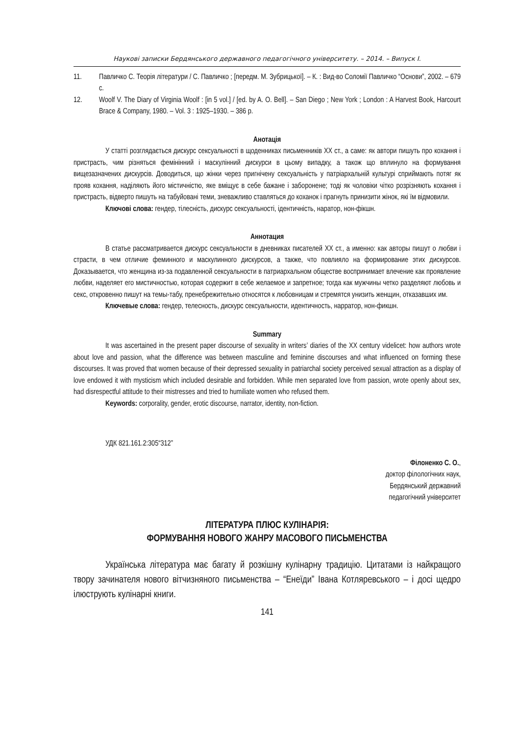Наукові записки Бердянського державного педагогічного університету. – 2014. – Випуск I.
11. Павличко С. Теорія літератури / С. Павличко ; [передм. М. Зубрицької]. – К. : Вид-во Соломії Павличко “Основи”, 2002. – 679 с.
12. Woolf V. The Diary of Virginia Woolf : [in 5 vol.] / [ed. by A. O. Bell]. – San Diego ; New York ; London : A Harvest Book, Harcourt Brace & Company, 1980. – Vol. 3 : 1925–1930. – 386 p.
Анотація
У статті розглядається дискурс сексуальності в щоденниках письменників ХХ ст., а саме: як автори пишуть про кохання і пристрасть, чим різняться фемінінний і маскулінний дискурси в цьому випадку, а також що вплинуло на формування вищезазначених дискурсів. Доводиться, що жінки через пригнічену сексуальність у патріархальній культурі сприймають потяг як прояв кохання, наділяють його містичністю, яке вміщує в себе бажане і заборонене; тоді як чоловіки чітко розрізняють кохання і пристрасть, відверто пишуть на табуйовані теми, зневажливо ставляться до коханок і прагнуть принизити жінок, які їм відмовили.
Ключові слова: гендер, тілесність, дискурс сексуальності, ідентичність, наратор, нон-фікшн.
Аннотация
В статье рассматривается дискурс сексуальности в дневниках писателей ХХ ст., а именно: как авторы пишут о любви і страсти, в чем отличие феминного и маскулинного дискурсов, а также, что повлияло на формирование этих дискурсов. Доказывается, что женщина из-за подавленной сексуальности в патриархальном обществе воспринимает влечение как проявление любви, наделяет его мистичностью, которая содержит в себе желаемое и запретное; тогда как мужчины четко разделяют любовь и секс, откровенно пишут на темы-табу, пренебрежительно относятся к любовницам и стремятся унизить женщин, отказавших им.
Ключевые слова: гендер, телесность, дискурс сексуальности, идентичность, нарратор, нон-фикшн.
Summary
It was ascertained in the present paper discourse of sexuality in writers’ diaries of the XX century videlicet: how authors wrote about love and passion, what the difference was between masculine and feminine discourses and what influenced on forming these discourses. It was proved that women because of their depressed sexuality in patriarchal society perceived sexual attraction as a display of love endowed it with mysticism which included desirable and forbidden. While men separated love from passion, wrote openly about sex, had disrespectful attitude to their mistresses and tried to humiliate women who refused them.
Keywords: corporality, gender, erotic discourse, narrator, identity, non-fiction.
УДК 821.161.2:305“312”
Філоненко С. О.,
доктор філологічних наук,
Бердянський державний
педагогічний університет
ЛІТЕРАТУРА ПЛЮС КУЛІНАРІЯ:
ФОРМУВАННЯ НОВОГО ЖАНРУ МАСОВОГО ПИСЬМЕНСТВА
Українська література має багату й розкішну кулінарну традицію. Цитатами із найкращого твору зачинателя нового вітчизняного письменства – “Енеїди” Івана Котляревського – і досі щедро ілюструють кулінарні книги.
141